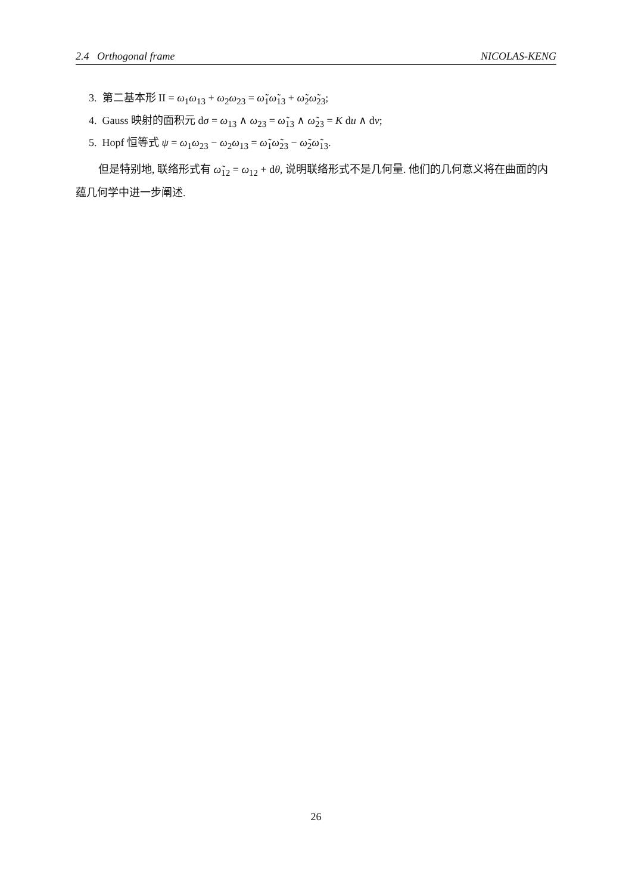2.4 Orthogonal frame NICOLAS-KENG
3. 第二基本形 II = ω<sub>1</sub>ω<sub>13</sub> + ω<sub>2</sub>ω<sub>23</sub> = ω̃<sub>1</sub>ω̃<sub>13</sub> + ω̃<sub>2</sub>ω̃<sub>23</sub>;
4. Gauss 映射的面积元 dσ = ω<sub>13</sub> ∧ ω<sub>23</sub> = ω̃<sub>13</sub> ∧ ω̃<sub>23</sub> = K du ∧ dv;
5. Hopf 恒等式 ψ = ω<sub>1</sub>ω<sub>23</sub> − ω<sub>2</sub>ω<sub>13</sub> = ω̃<sub>1</sub>ω̃<sub>23</sub> − ω̃<sub>2</sub>ω̃<sub>13</sub>.
但是特别地, 联络形式有 ω̃<sub>12</sub> = ω<sub>12</sub> + dθ, 说明联络形式不是几何量. 他们的几何意义将在曲面的内蕴几何学中进一步阐述.
26